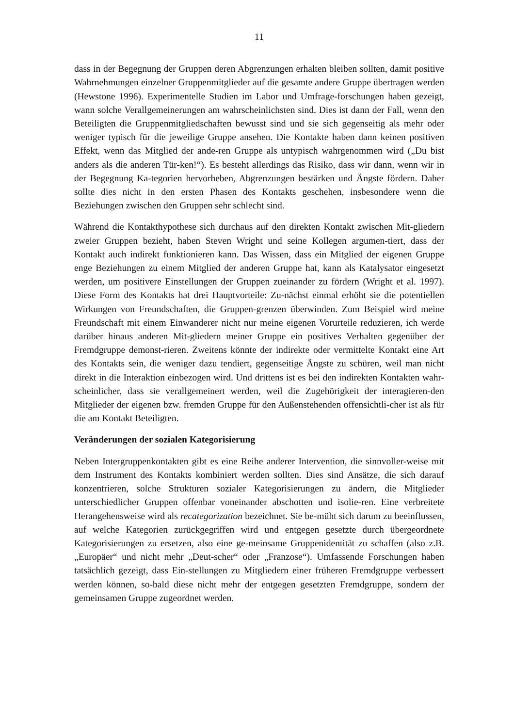11
dass in der Begegnung der Gruppen deren Abgrenzungen erhalten bleiben sollten, damit positive Wahrnehmungen einzelner Gruppenmitglieder auf die gesamte andere Gruppe übertragen werden (Hewstone 1996). Experimentelle Studien im Labor und Umfrage-forschungen haben gezeigt, wann solche Verallgemeinerungen am wahrscheinlichsten sind. Dies ist dann der Fall, wenn den Beteiligten die Gruppenmitgliedschaften bewusst sind und sie sich gegenseitig als mehr oder weniger typisch für die jeweilige Gruppe ansehen. Die Kontakte haben dann keinen positiven Effekt, wenn das Mitglied der ande-ren Gruppe als untypisch wahrgenommen wird („Du bist anders als die anderen Tür-ken!“). Es besteht allerdings das Risiko, dass wir dann, wenn wir in der Begegnung Ka-tegorien hervorheben, Abgrenzungen bestärken und Ängste fördern. Daher sollte dies nicht in den ersten Phasen des Kontakts geschehen, insbesondere wenn die Beziehungen zwischen den Gruppen sehr schlecht sind.
Während die Kontakthypothese sich durchaus auf den direkten Kontakt zwischen Mit-gliedern zweier Gruppen bezieht, haben Steven Wright und seine Kollegen argumen-tiert, dass der Kontakt auch indirekt funktionieren kann. Das Wissen, dass ein Mitglied der eigenen Gruppe enge Beziehungen zu einem Mitglied der anderen Gruppe hat, kann als Katalysator eingesetzt werden, um positivere Einstellungen der Gruppen zueinander zu fördern (Wright et al. 1997). Diese Form des Kontakts hat drei Hauptvorteile: Zu-nächst einmal erhöht sie die potentiellen Wirkungen von Freundschaften, die Gruppen-grenzen überwinden. Zum Beispiel wird meine Freundschaft mit einem Einwanderer nicht nur meine eigenen Vorurteile reduzieren, ich werde darüber hinaus anderen Mit-gliedern meiner Gruppe ein positives Verhalten gegenüber der Fremdgruppe demonst-rieren. Zweitens könnte der indirekte oder vermittelte Kontakt eine Art des Kontakts sein, die weniger dazu tendiert, gegenseitige Ängste zu schüren, weil man nicht direkt in die Interaktion einbezogen wird. Und drittens ist es bei den indirekten Kontakten wahr-scheinlicher, dass sie verallgemeinert werden, weil die Zugehörigkeit der interagieren-den Mitglieder der eigenen bzw. fremden Gruppe für den Außenstehenden offensichtli-cher ist als für die am Kontakt Beteiligten.
Veränderungen der sozialen Kategorisierung
Neben Intergruppenkontakten gibt es eine Reihe anderer Intervention, die sinnvoller-weise mit dem Instrument des Kontakts kombiniert werden sollten. Dies sind Ansätze, die sich darauf konzentrieren, solche Strukturen sozialer Kategorisierungen zu ändern, die Mitglieder unterschiedlicher Gruppen offenbar voneinander abschotten und isolie-ren. Eine verbreitete Herangehensweise wird als recategorization bezeichnet. Sie be-müht sich darum zu beeinflussen, auf welche Kategorien zurückgegriffen wird und entgegen gesetzte durch übergeordnete Kategorisierungen zu ersetzen, also eine ge-meinsame Gruppenidentität zu schaffen (also z.B. „Europäer“ und nicht mehr „Deut-scher“ oder „Franzose“). Umfassende Forschungen haben tatsächlich gezeigt, dass Ein-stellungen zu Mitgliedern einer früheren Fremdgruppe verbessert werden können, so-bald diese nicht mehr der entgegen gesetzten Fremdgruppe, sondern der gemeinsamen Gruppe zugeordnet werden.